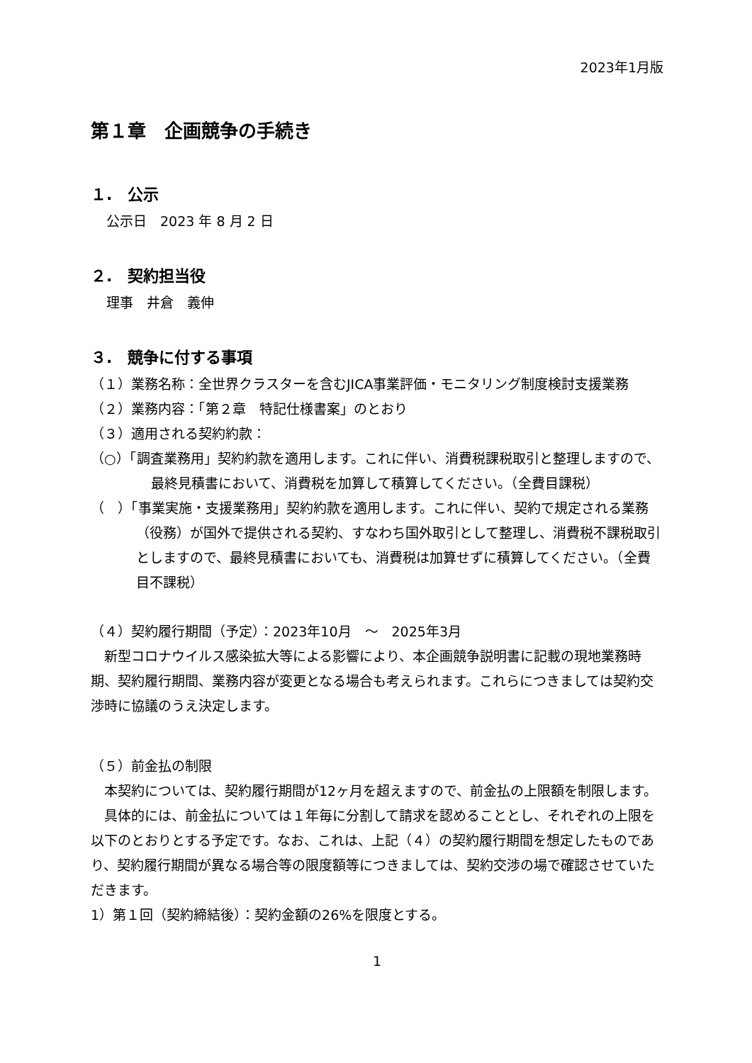2023年1月版
第１章　企画競争の手続き
１.　公示
公示日　2023 年 8 月 2 日
２.　契約担当役
理事　井倉　義伸
３.　競争に付する事項
（１）業務名称：全世界クラスターを含むJICA事業評価・モニタリング制度検討支援業務
（２）業務内容：「第２章　特記仕様書案」のとおり
（３）適用される契約約款：
（○）「調査業務用」契約約款を適用します。これに伴い、消費税課税取引と整理しますので、最終見積書において、消費税を加算して積算してください。（全費目課税）
（　）「事業実施・支援業務用」契約約款を適用します。これに伴い、契約で規定される業務（役務）が国外で提供される契約、すなわち国外取引として整理し、消費税不課税取引としますので、最終見積書においても、消費税は加算せずに積算してください。（全費目不課税）
（４）契約履行期間（予定）：2023年10月　～　2025年3月
　新型コロナウイルス感染拡大等による影響により、本企画競争説明書に記載の現地業務時期、契約履行期間、業務内容が変更となる場合も考えられます。これらにつきましては契約交渉時に協議のうえ決定します。
（５）前金払の制限
　本契約については、契約履行期間が12ヶ月を超えますので、前金払の上限額を制限します。
　具体的には、前金払については１年毎に分割して請求を認めることとし、それぞれの上限を以下のとおりとする予定です。なお、これは、上記（４）の契約履行期間を想定したものであり、契約履行期間が異なる場合等の限度額等につきましては、契約交渉の場で確認させていただきます。
1）第１回（契約締結後）：契約金額の26%を限度とする。
1